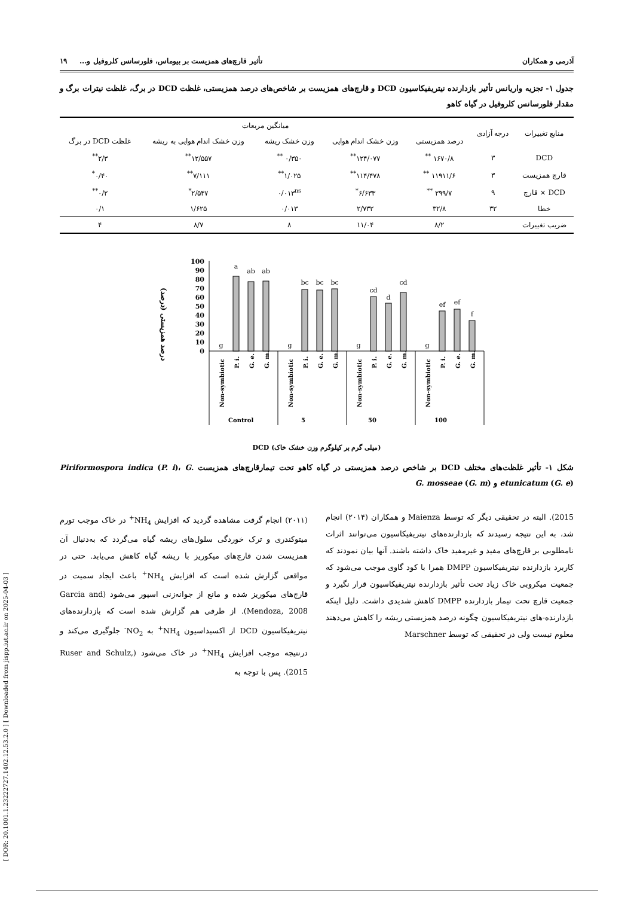[ DOR: 20.1001.1.23222727.1402.12.53.2.0 ] [ Downloaded from jispp.iut.ac.ir on 2025-04-03 ]
آذرمی و همکاران تأثیر قارچ‌های همزیست بر بیوماس، فلورسانس کلروفیل و... ۱۹
جدول ۱- تجزیه واریانس تأثیر بازدارنده نیتریفیکاسیون DCD و قارچ‌های همزیست بر شاخص‌های درصد همزیستی، غلظت DCD در برگ، غلظت نیترات برگ و مقدار فلورسانس کلروفیل در گیاه کاهو
| منابع تغییرات | درجه آزادی | میانگین مربعات | | | | |
| --- | --- | --- | --- | --- | --- | --- |
| | | درصد همزیستی | وزن خشک اندام هوایی | وزن خشک ریشه | وزن خشک اندام هوایی به ریشه | غلظت DCD در برگ |
| DCD | ۳ | ۱۶۷۰/۸ <sup>**</sup> | ۱۲۴/۰۷۷<sup>**</sup> | ۰/۳۵۰ <sup>**</sup> | ۱۲/۵۵۷<sup>**</sup> | ۲/۳<sup>**</sup> |
| قارچ همزیست | ۳ | ۱۱۹۱۱/۶ <sup>**</sup> | ۱۱۴/۴۷۸<sup>**</sup> | ۱/۰۲۵<sup>**</sup> | ۷/۱۱۱<sup>**</sup> | ۰/۴۰<sup>*</sup> |
| DCD × قارچ | ۹ | ۲۹۹/۷ <sup>**</sup> | ۶/۶۳۳<sup>*</sup> | ۰/۰۱۳<sup>ns</sup> | ۲/۵۴۷<sup>*</sup> | ۰/۲<sup>**</sup> |
| خطا | ۳۲ | ۳۲/۸ | ۲/۷۳۲ | ۰/۰۱۳ | ۱/۶۲۵ | ۰/۱ |
| ضریب تغییرات | | ۸/۲ | ۱۱/۰۴ | ۸ | ۸/۷ | ۴ |
درصد همزیستی (درصد)
100
90
80
70
60
50
40
30
20
10
0
g
a
ab
ab
g
bc
bc
bc
g
cd
d
cd
g
ef
ef
f
Non-symbiotic
P. i.
G. e.
G. m.
Non-symbiotic
P. i.
G. e.
G. m.
Non-symbiotic
P. i.
G. e.
G. m.
Non-symbiotic
P. i.
G. e.
G. m.
Control
5
50
100
(میلی گرم بر کیلوگرم وزن خشک خاک) DCD
شکل ۱- تأثیر غلظت‌های مختلف DCD بر شاخص درصد همزیستی در گیاه کاهو تحت تیمارقارچ‌های همزیست Piriformospora indica (P. i)، G. etunicatum (G. e) و G. mosseae (G. m)
2015). البته در تحقیقی دیگر که توسط Maienza و همکاران (۲۰۱۴) انجام شد، به این نتیجه رسیدند که بازدارنده‌های نیتریفیکاسیون می‌توانند اثرات نامطلوبی بر قارچ‌های مفید و غیرمفید خاک داشته باشند. آنها بیان نمودند که کاربرد بازدارنده نیتریفیکاسیون DMPP همرا با کود گاوی موجب می‌شود که جمعیت میکروبی خاک زیاد تحت تأثیر بازدارنده نیتریفیکاسیون قرار نگیرد و جمعیت قارچ تحت تیمار بازدارنده DMPP کاهش شدیدی داشت. دلیل اینکه بازدارنده-های نیتریفیکاسیون چگونه درصد همزیستی ریشه را کاهش می‌دهند معلوم نیست ولی در تحقیقی که توسط Marschner
(۲۰۱۱) انجام گرفت مشاهده گردید که افزایش NH<sub>4</sub><sup>+</sup> در خاک موجب تورم میتوکندری و ترک خوردگی سلول‌های ریشه گیاه می‌گردد که به‌دنبال آن همزیست شدن قارچ‌های میکوریز با ریشه گیاه کاهش می‌یابد. حتی در مواقعی گزارش شده است که افزایش NH<sub>4</sub><sup>+</sup> باعث ایجاد سمیت در قارچ‌های میکوریز شده و مانع از جوانه‌زنی اسپور می‌شود (Garcia and Mendoza, 2008). از طرفی هم گزارش شده است که بازدارنده‌های نیتریفیکاسیون DCD از اکسیداسیون NH<sub>4</sub><sup>+</sup> به NO<sub>2</sub><sup>-</sup> جلوگیری می‌کند و درنتیجه موجب افزایش NH<sub>4</sub><sup>+</sup> در خاک می‌شود (Ruser and Schulz, 2015). پس با توجه به